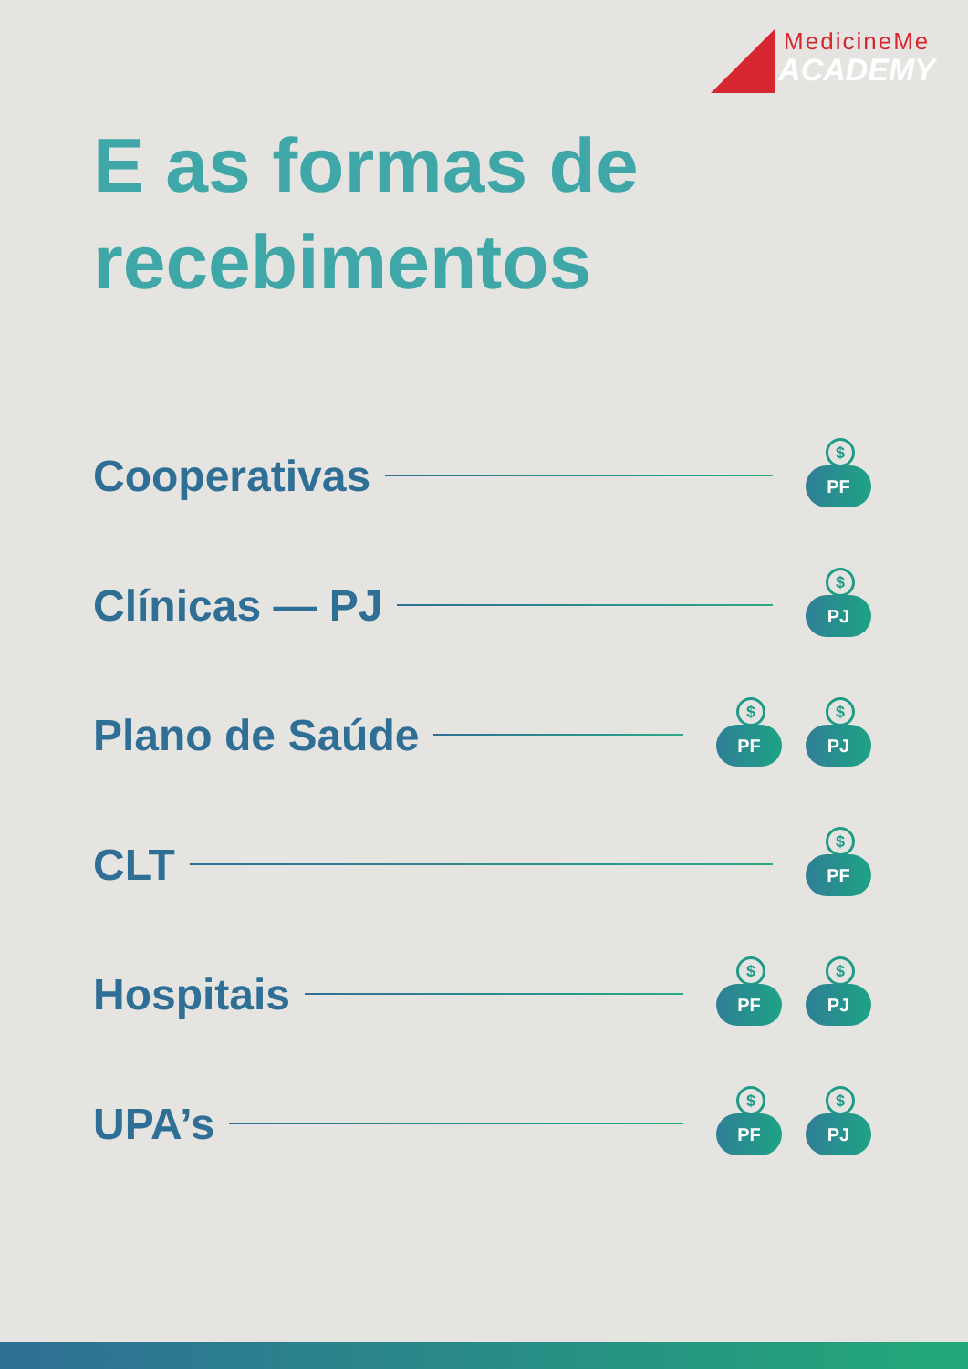MedicineMe
ACADEMY
E as formas de
recebimentos
Cooperativas
$
PF
Clínicas — PJ
$
PJ
Plano de Saúde
$
PF
$
PJ
CLT
$
PF
Hospitais
$
PF
$
PJ
UPA’s
$
PF
$
PJ